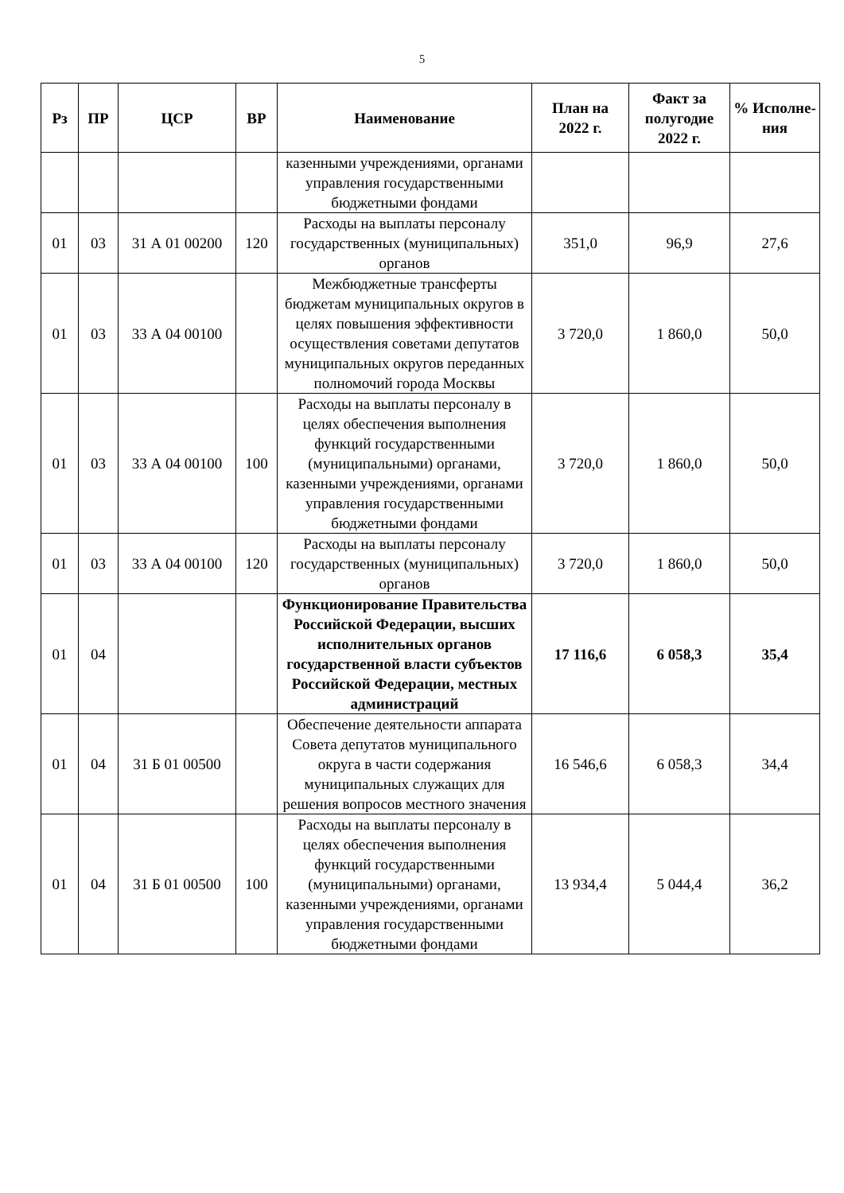5
| Рз | ПР | ЦСР | ВР | Наименование | План на 2022 г. | Факт за полугодие 2022 г. | % Исполне-ния |
| --- | --- | --- | --- | --- | --- | --- | --- |
| | | | | казенными учреждениями, органами управления государственными бюджетными фондами | | | |
| 01 | 03 | 31 А 01 00200 | 120 | Расходы на выплаты персоналу государственных (муниципальных) органов | 351,0 | 96,9 | 27,6 |
| 01 | 03 | 33 А 04 00100 | | Межбюджетные трансферты бюджетам муниципальных округов в целях повышения эффективности осуществления советами депутатов муниципальных округов переданных полномочий города Москвы | 3 720,0 | 1 860,0 | 50,0 |
| 01 | 03 | 33 А 04 00100 | 100 | Расходы на выплаты персоналу в целях обеспечения выполнения функций государственными (муниципальными) органами, казенными учреждениями, органами управления государственными бюджетными фондами | 3 720,0 | 1 860,0 | 50,0 |
| 01 | 03 | 33 А 04 00100 | 120 | Расходы на выплаты персоналу государственных (муниципальных) органов | 3 720,0 | 1 860,0 | 50,0 |
| 01 | 04 | | | Функционирование Правительства Российской Федерации, высших исполнительных органов государственной власти субъектов Российской Федерации, местных администраций | 17 116,6 | 6 058,3 | 35,4 |
| 01 | 04 | 31 Б 01 00500 | | Обеспечение деятельности аппарата Совета депутатов муниципального округа в части содержания муниципальных служащих для решения вопросов местного значения | 16 546,6 | 6 058,3 | 34,4 |
| 01 | 04 | 31 Б 01 00500 | 100 | Расходы на выплаты персоналу в целях обеспечения выполнения функций государственными (муниципальными) органами, казенными учреждениями, органами управления государственными бюджетными фондами | 13 934,4 | 5 044,4 | 36,2 |